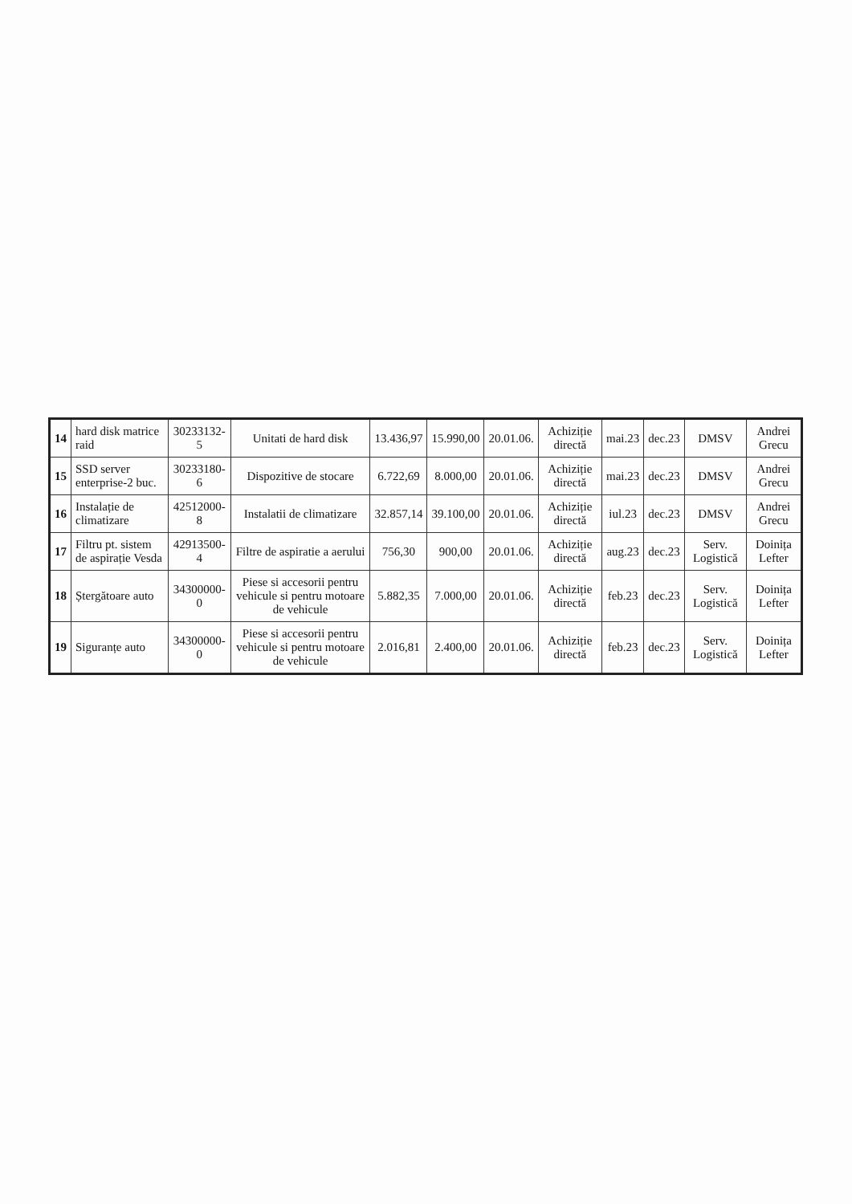| 14 | hard disk matrice raid | 30233132-5 | Unitati de hard disk | 13.436,97 | 15.990,00 | 20.01.06. | Achiziție directă | mai.23 | dec.23 | DMSV | Andrei Grecu |
| 15 | SSD server enterprise-2 buc. | 30233180-6 | Dispozitive de stocare | 6.722,69 | 8.000,00 | 20.01.06. | Achiziție directă | mai.23 | dec.23 | DMSV | Andrei Grecu |
| 16 | Instalație de climatizare | 42512000-8 | Instalatii de climatizare | 32.857,14 | 39.100,00 | 20.01.06. | Achiziție directă | iul.23 | dec.23 | DMSV | Andrei Grecu |
| 17 | Filtru pt. sistem de aspirație Vesda | 42913500-4 | Filtre de aspiratie a aerului | 756,30 | 900,00 | 20.01.06. | Achiziție directă | aug.23 | dec.23 | Serv. Logistică | Doinița Lefter |
| 18 | Ștergătoare auto | 34300000-0 | Piese si accesorii pentru vehicule si pentru motoare de vehicule | 5.882,35 | 7.000,00 | 20.01.06. | Achiziție directă | feb.23 | dec.23 | Serv. Logistică | Doinița Lefter |
| 19 | Siguranțe auto | 34300000-0 | Piese si accesorii pentru vehicule si pentru motoare de vehicule | 2.016,81 | 2.400,00 | 20.01.06. | Achiziție directă | feb.23 | dec.23 | Serv. Logistică | Doinița Lefter |